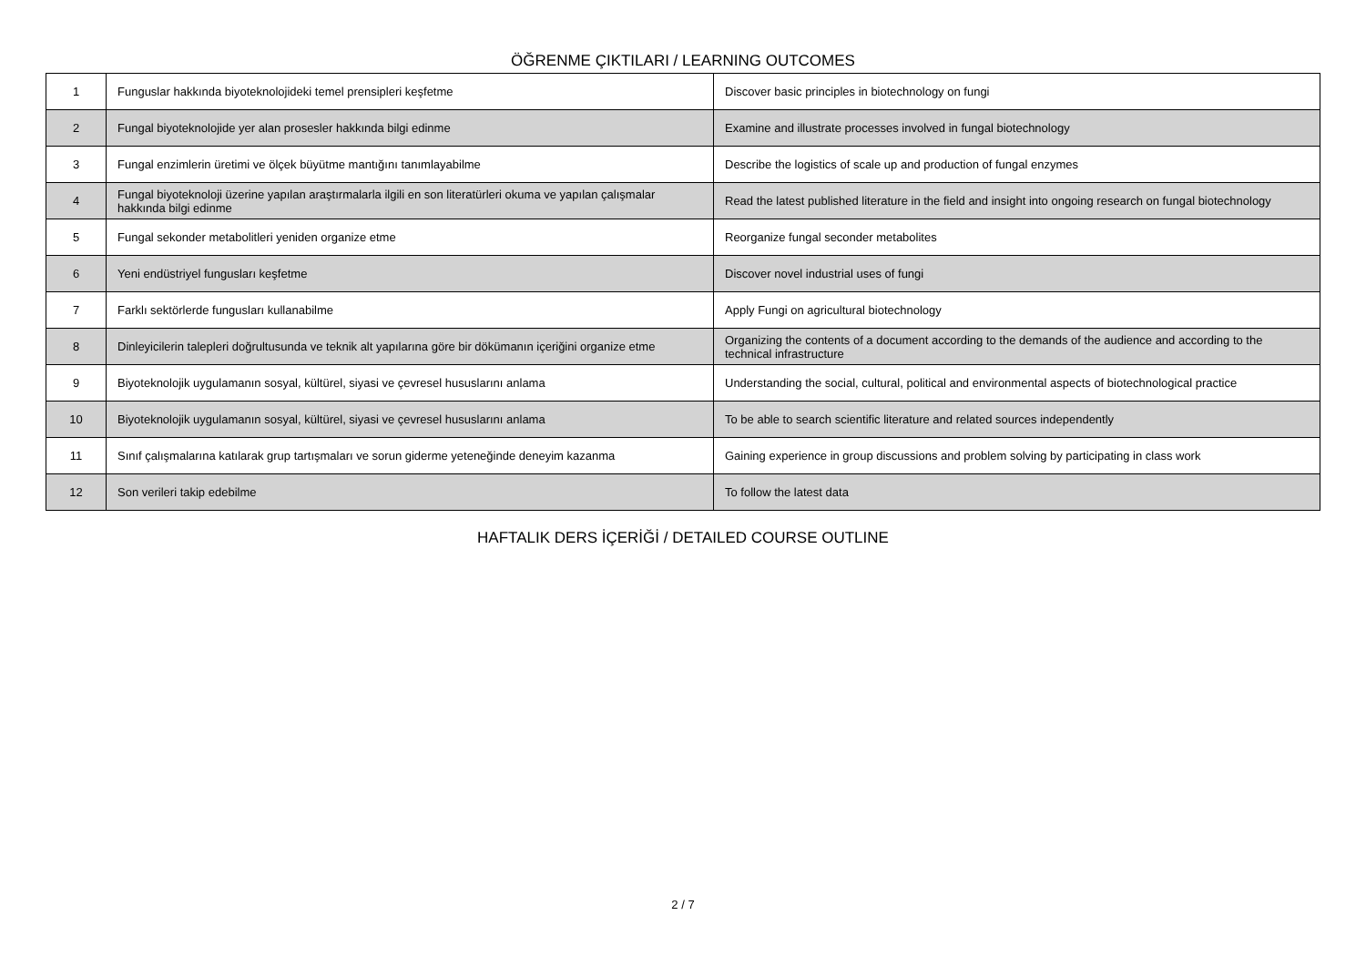ÖĞRENME ÇIKTILARI / LEARNING OUTCOMES
| 1 | Funguslar hakkında biyoteknolojideki temel prensipleri keşfetme | Discover basic principles in biotechnology on fungi |
| 2 | Fungal biyoteknolojide yer alan prosesler hakkında bilgi edinme | Examine and illustrate processes involved in fungal biotechnology |
| 3 | Fungal enzimlerin üretimi ve ölçek büyütme mantığını tanımlayabilme | Describe the logistics of scale up and production of fungal enzymes |
| 4 | Fungal biyoteknoloji üzerine yapılan araştırmalarla ilgili en son literatürleri okuma ve yapılan çalışmalar hakkında bilgi edinme | Read the latest published literature in the field and insight into ongoing research on fungal biotechnology |
| 5 | Fungal sekonder metabolitleri yeniden organize etme | Reorganize fungal seconder metabolites |
| 6 | Yeni endüstriyel fungusları keşfetme | Discover novel industrial uses of fungi |
| 7 | Farklı sektörlerde fungusları kullanabilme | Apply Fungi on agricultural biotechnology |
| 8 | Dinleyicilerin talepleri doğrultusunda ve teknik alt yapılarına göre bir dökümanın içeriğini organize etme | Organizing the contents of a document according to the demands of the audience and according to the technical infrastructure |
| 9 | Biyoteknolojik uygulamanın sosyal, kültürel, siyasi ve çevresel hususlarını anlama | Understanding the social, cultural, political and environmental aspects of biotechnological practice |
| 10 | Biyoteknolojik uygulamanın sosyal, kültürel, siyasi ve çevresel hususlarını anlama | To be able to search scientific literature and related sources independently |
| 11 | Sınıf çalışmalarına katılarak grup tartışmaları ve sorun giderme yeteneğinde deneyim kazanma | Gaining experience in group discussions and problem solving by participating in class work |
| 12 | Son verileri takip edebilme | To follow the latest data |
HAFTALIK DERS İÇERİĞİ / DETAILED COURSE OUTLINE
2 / 7